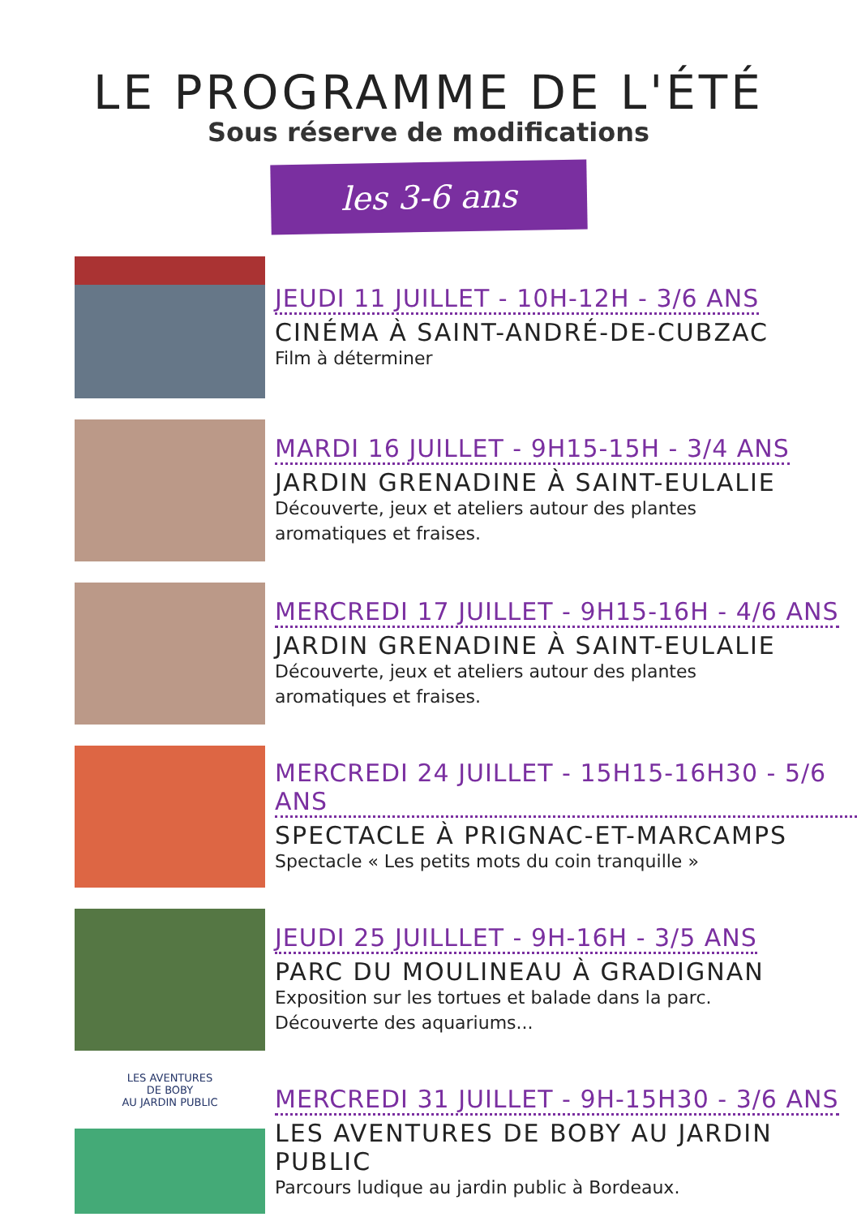LE PROGRAMME DE L'ÉTÉ
Sous réserve de modifications
les 3-6 ans
JEUDI 11 JUILLET - 10H-12H - 3/6 ANS
CINÉMA À SAINT-ANDRÉ-DE-CUBZAC
Film à déterminer
MARDI 16 JUILLET - 9H15-15H - 3/4 ANS
JARDIN GRENADINE À SAINT-EULALIE
Découverte, jeux et ateliers autour des plantes
aromatiques et fraises.
MERCREDI 17 JUILLET - 9H15-16H - 4/6 ANS
JARDIN GRENADINE À SAINT-EULALIE
Découverte, jeux et ateliers autour des plantes
aromatiques et fraises.
MERCREDI 24 JUILLET - 15H15-16H30 - 5/6 ANS
SPECTACLE À PRIGNAC-ET-MARCAMPS
Spectacle « Les petits mots du coin tranquille »
JEUDI 25 JUILLLET - 9H-16H - 3/5 ANS
PARC DU MOULINEAU À GRADIGNAN
Exposition sur les tortues et balade dans la parc.
Découverte des aquariums...
LES AVENTURES
DE BOBY
AU JARDIN PUBLIC
MERCREDI 31 JUILLET - 9H-15H30 - 3/6 ANS
LES AVENTURES DE BOBY AU JARDIN PUBLIC
Parcours ludique au jardin public à Bordeaux.